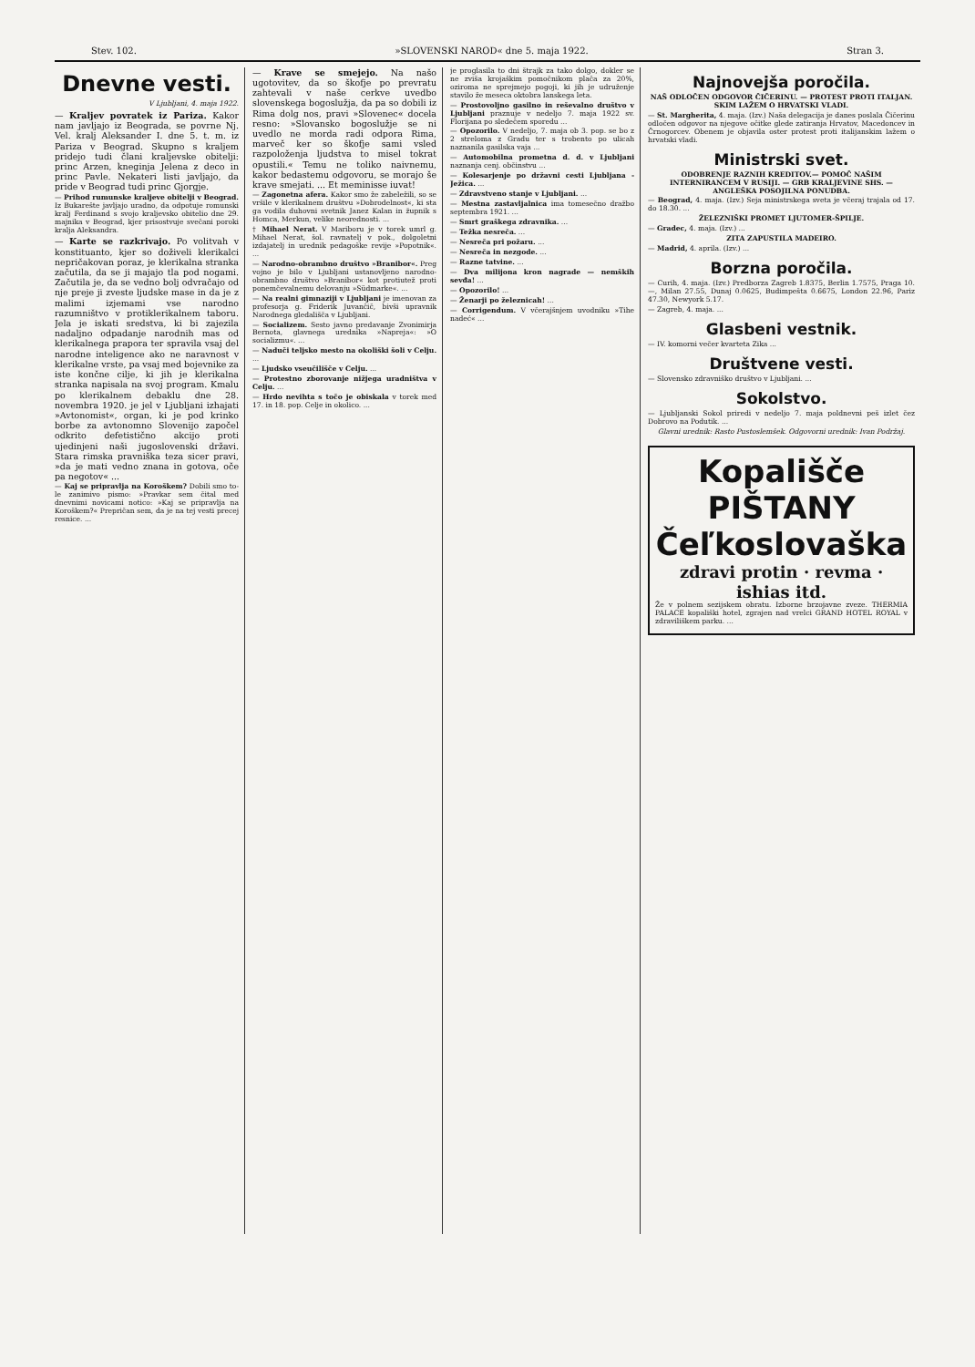Stev. 102. »SLOVENSKI NAROD« dne 5. maja 1922. Stran 3.
Dnevne vesti.
V Ljubljani, 4. maja 1922.
— Kraljev povratek iz Pariza. Kakor nam javljajo iz Beograda, se povrne Nj. Vel. kralj Aleksander I. dne 5. t. m. iz Pariza v Beograd. Skupno s kraljem pridejo tudi člani kraljevske obitelji: princ Arzen, kneginja Jelena z deco in princ Pavle. Nekateri listi javljajo, da pride v Beograd tudi princ Gjorgje.
— Prihod rumunske kraljeve obitelji v Beograd. Iz Bukarešte javljajo uradno, da odpotuje romunski kralj Ferdinand s svojo kraljevsko obitelio dne 29. majnika v Beograd, kjer prisostvuje svečani poroki kralja Aleksandra.
— Karte se razkrivajo. Po volitvah v konstituanto, kjer so doživeli klerikalci nepričakovan poraz, je klerikalna stranka začutila, da se ji majajo tla pod nogami. Začutila je, da se vedno bolj odvračajo od nje preje ji zveste ljudske mase in da je z malimi izjemami vse narodno razumništvo v protiklerikalnem taboru. Jela je iskati sredstva, ki bi zajezila nadaljno odpadanje narodnih mas od klerikalnega prapora ter spravila vsaj del narodne inteligence ako ne naravnost v klerikalne vrste, pa vsaj med bojevnike za iste končne cilje, ki jih je klerikalna stranka napisala na svoj program. Kmalu po klerikalnem debaklu dne 28. novembra 1920. je jel v Ljubljani izhajati »Avtonomist«, organ, ki je pod krinko borbe za avtonomno Slovenijo započel odkrito defetistično akcijo proti ujedinjeni naši jugoslovenski državi. Stara rimska pravniška teza sicer pravi, »da je mati vedno znana in gotova, oče pa negotov« ...
— Kaj se pripravlja na Koroškem? Dobili smo to-le zanimivo pismo: »Pravkar sem čital med dnevnimi novicami notico: »Kaj se pripravlja na Koroškem?« Prepričan sem, da je na tej vesti precej resnice. ...
— Krave se smejejo. Na našo ugotovitev, da so škofje po prevratu zahtevali v naše cerkve uvedbo slovenskega bogoslužja, da pa so dobili iz Rima dolg nos, pravi »Slovenec« docela resno: »Slovansko bogoslužje se ni uvedlo ne morda radi odpora Rima, marveč ker so škofje sami vsled razpoloženja ljudstva to misel tokrat opustili.« Temu ne toliko naivnemu, kakor bedastemu odgovoru, se morajo še krave smejati. ... Et meminisse iuvat!
— Zagonetna afera. Kakor smo že zabeležili, so se vršile v klerikalnem društvu »Dobrodelnost«, ki sta ga vodila duhovni svetnik Janez Kalan in župnik s Homca, Merkun, velike neorednosti. ...
† Mihael Nerat. V Mariboru je v torek umrl g. Mihael Nerat, šol. ravnatelj v pok., dolgoletni izdajatelj in urednik pedagoške revije »Popotnik«. ...
— Narodno-obrambno društvo »Branibor«. Preg vojno je bilo v Ljubljani ustanovljeno narodno-obrambno društvo »Branibor« kot protiutež proti ponemčevalnemu delovanju »Südmarke«. ...
— Na realni gimnaziji v Ljubljani je imenovan za profesorja g. Friderik Juvančič, bivši upravnik Narodnega gledališča v Ljubljani.
— Socializem. Sesto javno predavanje Zvonimirja Bernota, glavnega urednika »Napreja«: »O socializmu«. ...
— Naduči teljsko mesto na okoliški šoli v Celju. ...
— Ljudsko vseučilišče v Celju. ...
— Protestno zborovanje nižjega uradništva v Celju. ...
— Hrdo nevihta s točo je obiskala v torek med 17. in 18. pop. Celje in okolico. ...
je proglasila to dni štrajk za tako dolgo, dokler se ne zviša krojaškim pomočnikom plača za 20%, oziroma ne sprejmejo pogoji, ki jih je udruženje stavilo že meseca oktobra lanskega leta.
— Prostovoljno gasilno in reševalno društvo v Ljubljani praznuje v nedeljo 7. maja 1922 sv. Florijana po sledečem sporedu ...
— Opozorilo. V nedeljo, 7. maja ob 3. pop. se bo z 2 streloma z Gradu ter s trobento po ulicah naznanila gasilska vaja ...
— Automobilna prometna d. d. v Ljubljani naznanja cenj. občinstvu ...
— Kolesarjenje po državni cesti Ljubljana - Ježica. ...
— Zdravstveno stanje v Ljubljani. ...
— Mestna zastavljalnica ima tomesečno dražbo septembra 1921. ...
— Smrt graškega zdravnika. ...
— Težka nesreča. ...
— Nesreča pri požaru. ...
— Nesreča in nezgode. ...
— Razne tatvine. ...
— Dva milijona kron nagrade — nemških sevđa! ...
— Opozorilo! ...
— Ženarji po železnicah! ...
— Corrigendum. V včerajšnjem uvodniku »Tihe nadeć« ...
Najnovejša poročila.
NAŠ ODLOČEN ODGOVOR ČIČERINU. — PROTEST PROTI ITALJAN. SKIM LAŽEM O HRVATSKI VLADI.
— St. Margherita, 4. maja. (Izv.) Naša delegacija je danes poslala Čičerinu odločen odgovor na njegove očitke glede zatiranja Hrvatov, Macedoncev in Črnogorcev. Obenem je objavila oster protest proti italijanskim lažem o hrvatski vladi.
Ministrski svet.
ODOBRENJE RAZNIH KREDITOV.— POMOČ NAŠIM INTERNIRANCEM V RUSIJI. — GRB KRALJEVINE SHS. — ANGLEŠKA POSOJILNA PONUDBA.
— Beograd, 4. maja. (Izv.) Seja ministrskega sveta je včeraj trajala od 17. do 18.30. ...
ŽELEZNIŠKI PROMET LJUTOMER-ŠPILJE.
— Gradec, 4. maja. (Izv.) ...
ZITA ZAPUSTILA MADEIRO.
— Madrid, 4. aprila. (Izv.) ...
Borzna poročila.
— Curih, 4. maja. (Izv.) Predborza Zagreb 1.8375, Berlin 1.7575, Praga 10.—, Milan 27.55, Dunaj 0.0625, Budimpešta 0.6675, London 22.96, Pariz 47.30, Newyork 5.17.
— Zagreb, 4. maja. ...
Glasbeni vestnik.
— IV. komorni večer kvarteta Zika ...
Društvene vesti.
— Slovensko zdravniško društvo v Ljubljani. ...
Sokolstvo.
— Ljubljanski Sokol priredi v nedeljo 7. maja poldnevni peš izlet čez Dobrovo na Podutik. ...
Glavni urednik: Rasto Pustoslemšek. Odgovorni urednik: Ivan Podržaj.
Kopališče PIŠTANY Čeľkoslovaška
zdravi protin · revma · ishias itd.
Že v polnem sezijskem obratu. Izborne brzojavne zveze. THERMIA PALACE kopališki hotel, zgrajen nad vrelci GRAND HOTEL ROYAL v zdraviliškem parku. ...